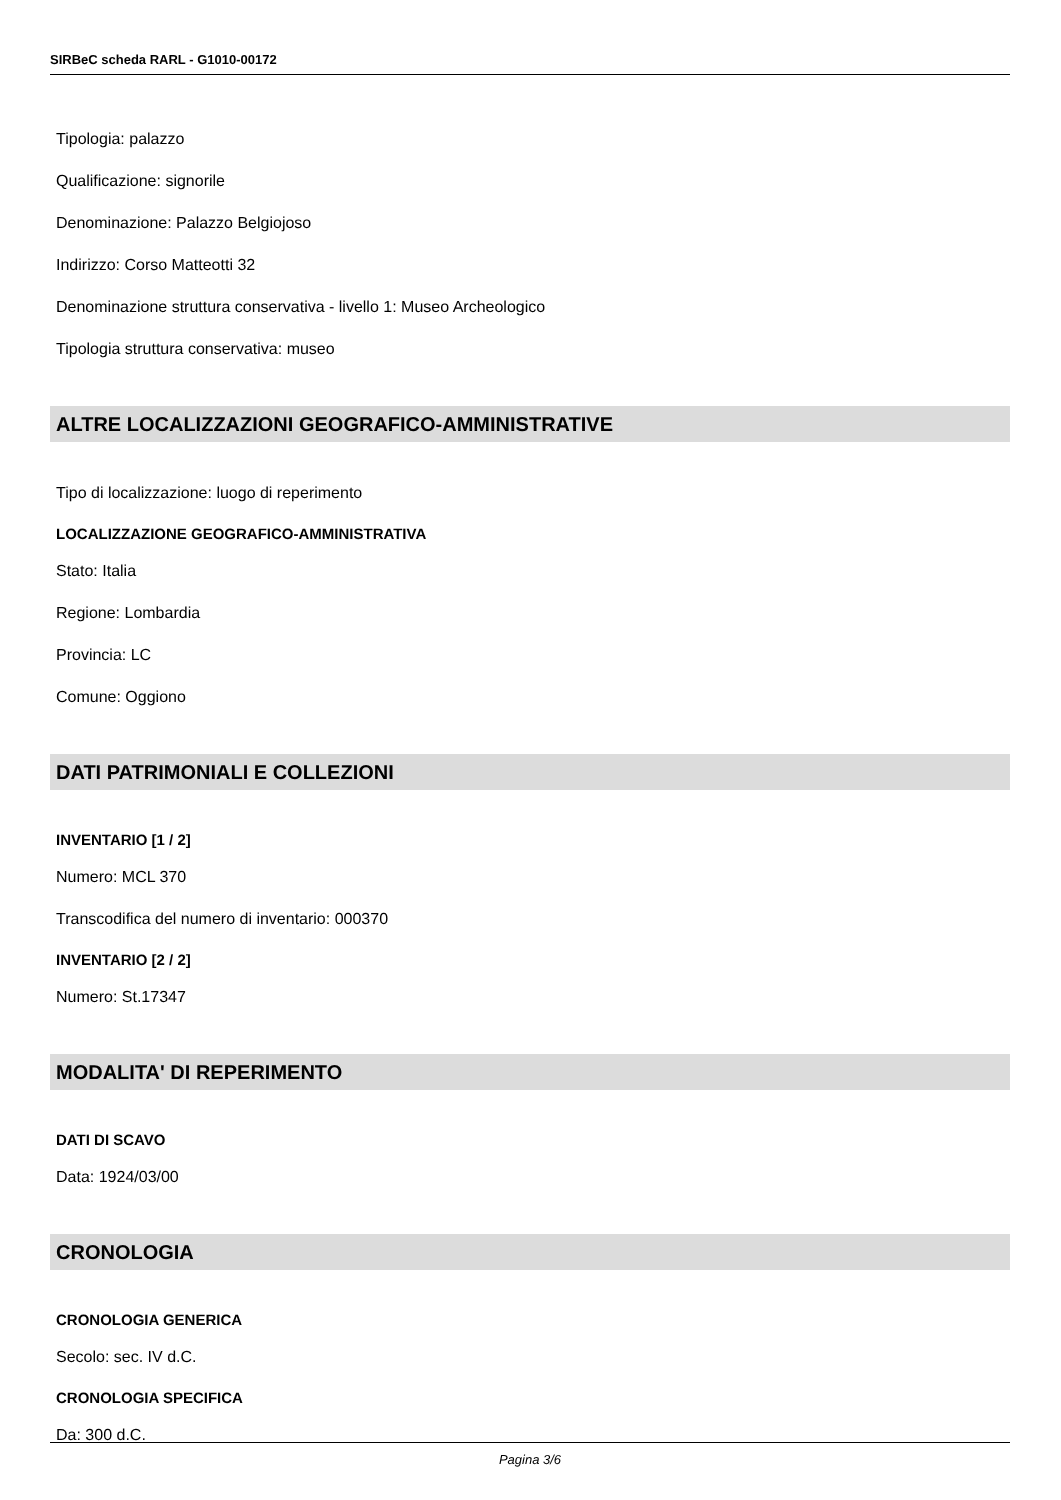SIRBeC scheda RARL - G1010-00172
Tipologia: palazzo
Qualificazione: signorile
Denominazione: Palazzo Belgiojoso
Indirizzo: Corso Matteotti 32
Denominazione struttura conservativa - livello 1: Museo Archeologico
Tipologia struttura conservativa: museo
ALTRE LOCALIZZAZIONI GEOGRAFICO-AMMINISTRATIVE
Tipo di localizzazione: luogo di reperimento
LOCALIZZAZIONE GEOGRAFICO-AMMINISTRATIVA
Stato: Italia
Regione: Lombardia
Provincia: LC
Comune: Oggiono
DATI PATRIMONIALI E COLLEZIONI
INVENTARIO [1 / 2]
Numero: MCL 370
Transcodifica del numero di inventario: 000370
INVENTARIO [2 / 2]
Numero: St.17347
MODALITA' DI REPERIMENTO
DATI DI SCAVO
Data: 1924/03/00
CRONOLOGIA
CRONOLOGIA GENERICA
Secolo: sec. IV d.C.
CRONOLOGIA SPECIFICA
Da: 300 d.C.
Pagina 3/6